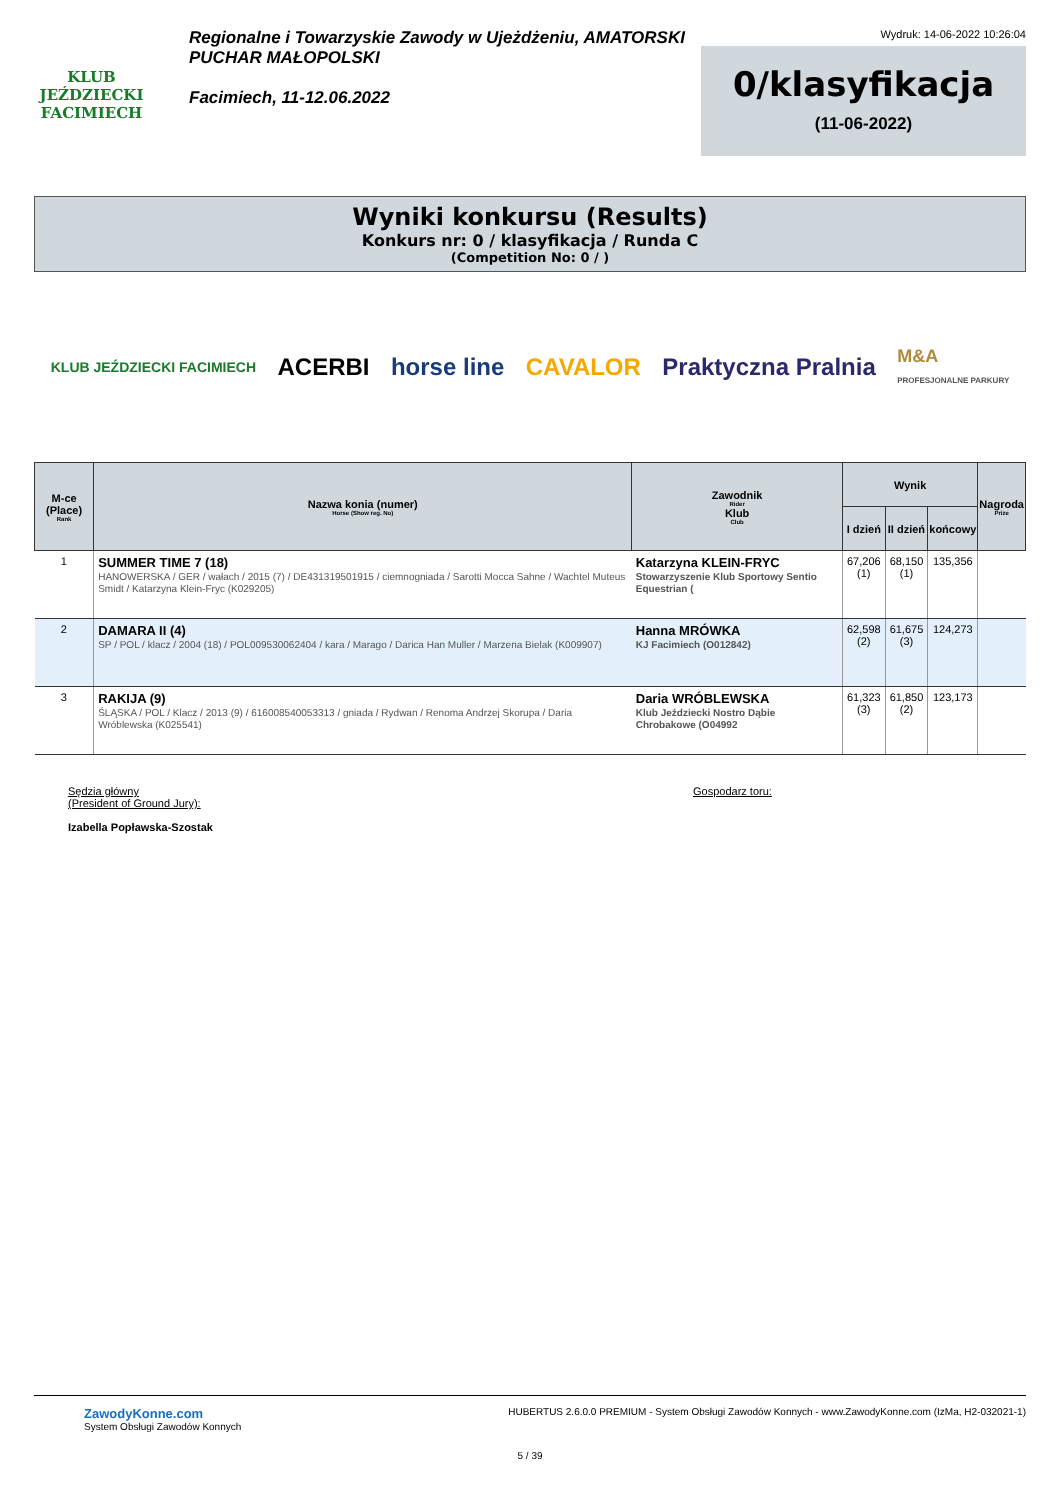KLUB JEŹDZIECKI
FACIMIECH
Regionalne i Towarzyskie Zawody w Ujeżdżeniu, AMATORSKI PUCHAR MAŁOPOLSKI
Facimiech, 11-12.06.2022
Wydruk: 14-06-2022 10:26:04
0/klasyfikacja
(11-06-2022)
Wyniki konkursu (Results)
Konkurs nr: 0 / klasyfikacja / Runda C
(Competition No: 0 / )
KLUB JEŹDZIECKI FACIMIECH ACERBI horse line CAVALOR Praktyczna Pralnia M&A
PROFESJONALNE PARKURY
| M-ce (Place) Rank | Nazwa konia (numer) Horse (Show reg. No) | Zawodnik Rider Klub Club | Wynik | | | Nagroda Prize |
| --- | --- | --- | --- | --- | --- | --- |
| | | | I dzień | II dzień | końcowy | |
| 1 | SUMMER TIME 7 (18) HANOWERSKA / GER / wałach / 2015 (7) / DE431319501915 / ciemnogniada / Sarotti Mocca Sahne / Wachtel Muteus Smidt / Katarzyna Klein-Fryc (K029205) | Katarzyna KLEIN-FRYC Stowarzyszenie Klub Sportowy Sentio Equestrian ( | 67,206 (1) | 68,150 (1) | 135,356 | |
| 2 | DAMARA II (4) SP / POL / klacz / 2004 (18) / POL009530062404 / kara / Marago / Darica Han Muller / Marzena Bielak (K009907) | Hanna MRÓWKA KJ Facimiech (O012842) | 62,598 (2) | 61,675 (3) | 124,273 | |
| 3 | RAKIJA (9) ŚLĄSKA / POL / Klacz / 2013 (9) / 616008540053313 / gniada / Rydwan / Renoma Andrzej Skorupa / Daria Wróblewska (K025541) | Daria WRÓBLEWSKA Klub Jeździecki Nostro Dąbie Chrobakowe (O04992 | 61,323 (3) | 61,850 (2) | 123,173 | |
Sędzia główny
(President of Ground Jury):
Izabella Popławska-Szostak
Gospodarz toru:
ZawodyKonne.com
System Obsługi Zawodów Konnych
HUBERTUS 2.6.0.0 PREMIUM - System Obsługi Zawodów Konnych - www.ZawodyKonne.com (IzMa, H2-032021-1)
5 / 39